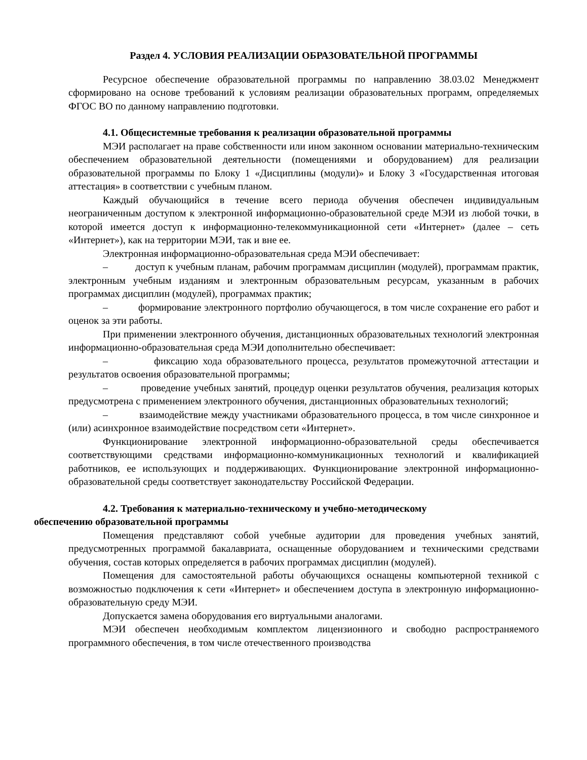Раздел 4. УСЛОВИЯ РЕАЛИЗАЦИИ ОБРАЗОВАТЕЛЬНОЙ ПРОГРАММЫ
Ресурсное обеспечение образовательной программы по направлению 38.03.02 Менеджмент сформировано на основе требований к условиям реализации образовательных программ, определяемых ФГОС ВО по данному направлению подготовки.
4.1. Общесистемные требования к реализации образовательной программы
МЭИ располагает на праве собственности или ином законном основании материально-техническим обеспечением образовательной деятельности (помещениями и оборудованием) для реализации образовательной программы по Блоку 1 «Дисциплины (модули)» и Блоку 3 «Государственная итоговая аттестация» в соответствии с учебным планом.
Каждый обучающийся в течение всего периода обучения обеспечен индивидуальным неограниченным доступом к электронной информационно-образовательной среде МЭИ из любой точки, в которой имеется доступ к информационно-телекоммуникационной сети «Интернет» (далее – сеть «Интернет»), как на территории МЭИ, так и вне ее.
Электронная информационно-образовательная среда МЭИ обеспечивает:
– доступ к учебным планам, рабочим программам дисциплин (модулей), программам практик, электронным учебным изданиям и электронным образовательным ресурсам, указанным в рабочих программах дисциплин (модулей), программах практик;
– формирование электронного портфолио обучающегося, в том числе сохранение его работ и оценок за эти работы.
При применении электронного обучения, дистанционных образовательных технологий электронная информационно-образовательная среда МЭИ дополнительно обеспечивает:
– фиксацию хода образовательного процесса, результатов промежуточной аттестации и результатов освоения образовательной программы;
– проведение учебных занятий, процедур оценки результатов обучения, реализация которых предусмотрена с применением электронного обучения, дистанционных образовательных технологий;
– взаимодействие между участниками образовательного процесса, в том числе синхронное и (или) асинхронное взаимодействие посредством сети «Интернет».
Функционирование электронной информационно-образовательной среды обеспечивается соответствующими средствами информационно-коммуникационных технологий и квалификацией работников, ее использующих и поддерживающих. Функционирование электронной информационно-образовательной среды соответствует законодательству Российской Федерации.
4.2. Требования к материально-техническому и учебно-методическому
обеспечению образовательной программы
Помещения представляют собой учебные аудитории для проведения учебных занятий, предусмотренных программой бакалавриата, оснащенные оборудованием и техническими средствами обучения, состав которых определяется в рабочих программах дисциплин (модулей).
Помещения для самостоятельной работы обучающихся оснащены компьютерной техникой с возможностью подключения к сети «Интернет» и обеспечением доступа в электронную информационно-образовательную среду МЭИ.
Допускается замена оборудования его виртуальными аналогами.
МЭИ обеспечен необходимым комплектом лицензионного и свободно распространяемого программного обеспечения, в том числе отечественного производства